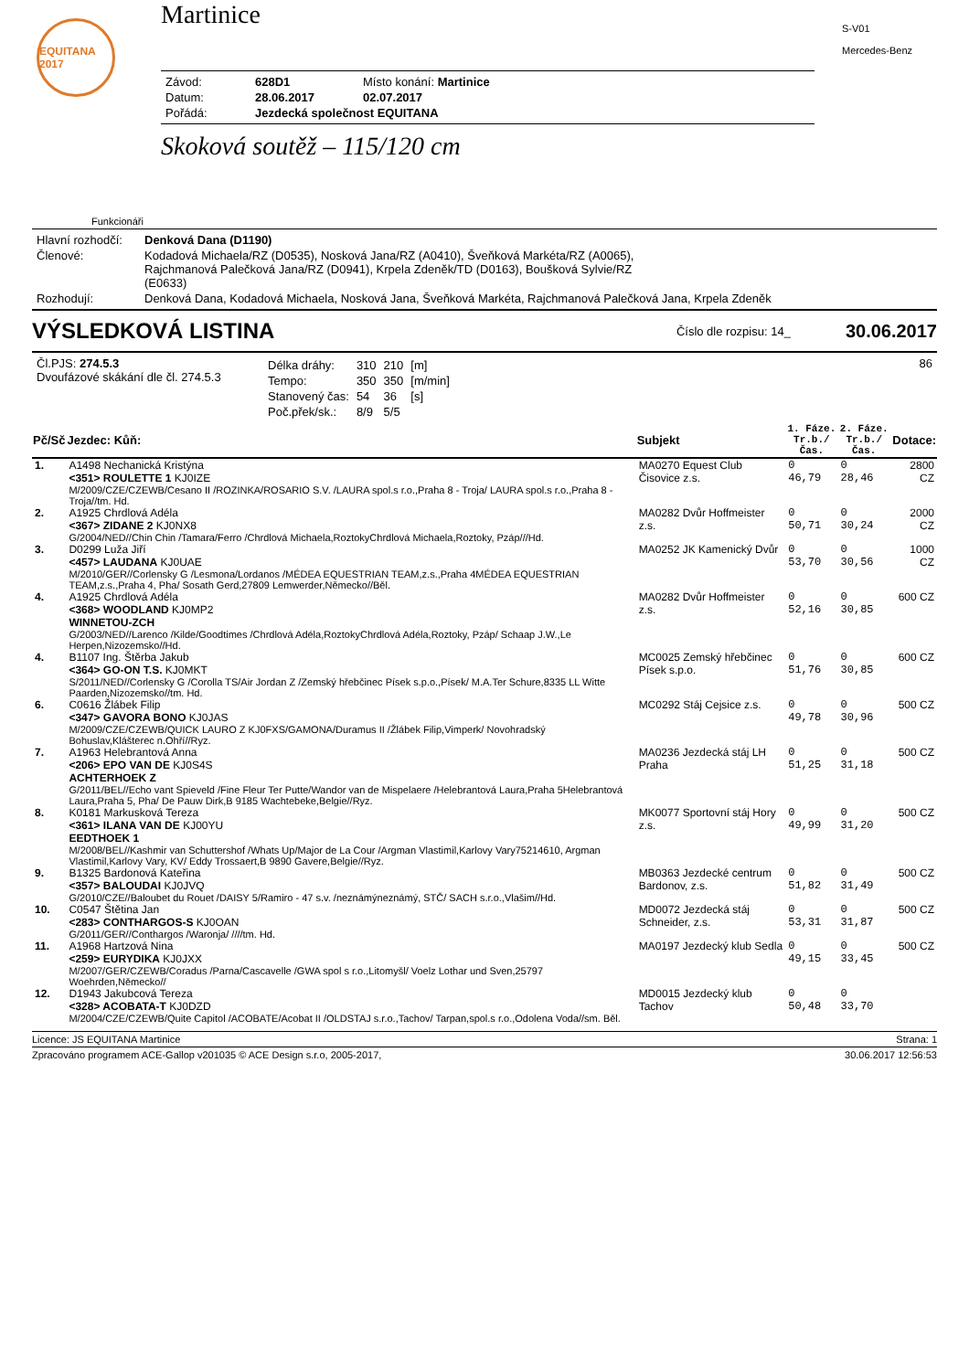EQUITANA 2017
Martinice
| Závod: | 628D1 | Místo konání: Martinice |
| Datum: | 28.06.2017 | 02.07.2017 |
| Pořádá: | Jezdecká společnost EQUITANA | |
Skoková soutěž – 115/120 cm
S-V01
Mercedes-Benz
Funkcionáři
| Hlavní rozhodčí: | Denková Dana (D1190) |
| Členové: | Kodadová Michaela/RZ (D0535), Nosková Jana/RZ (A0410), Šveňková Markéta/RZ (A0065), Rajchmanová Palečková Jana/RZ (D0941), Krpela Zdeněk/TD (D0163), Boušková Sylvie/RZ (E0633) |
| Rozhodují: | Denková Dana, Kodadová Michaela, Nosková Jana, Šveňková Markéta, Rajchmanová Palečková Jana, Krpela Zdeněk |
VÝSLEDKOVÁ LISTINA
Číslo dle rozpisu: 14_ 30.06.2017
| Čl.PJS: 274.5.3 Dvoufázové skákání dle čl. 274.5.3 | / Délka dráhy: / 310 / 210 / [m] / / Tempo: / 350 / 350 / [m/min] / / Stanovený čas: / 54 / 36 / [s] / / Poč.přek/sk.: / 8/9 / 5/5 / / | 86 |
| Pč/Sč | Jezdec: Kůň: | Subjekt | 1. Fáze. Tr.b./Čas. | 2. Fáze. Tr.b./Čas. | Dotace: |
| --- | --- | --- | --- | --- | --- |
| 1. | A1498 Nechanická Kristýna <351> ROULETTE 1 KJ0IZE M/2009/CZE/CZEWB/Cesano II /ROZINKA/ROSARIO S.V. /LAURA spol.s r.o.,Praha 8 - Troja/ LAURA spol.s r.o.,Praha 8 - Troja//tm. Hd. | MA0270 Equest Club Čisovice z.s. | 0 46,79 | 0 28,46 | 2800 CZ |
| 2. | A1925 Chrdlová Adéla <367> ZIDANE 2 KJ0NX8 G/2004/NED//Chin Chin /Tamara/Ferro /Chrdlová Michaela,RoztokyChrdlová Michaela,Roztoky, Pzáp///Hd. | MA0282 Dvůr Hoffmeister z.s. | 0 50,71 | 0 30,24 | 2000 CZ |
| 3. | D0299 Luža Jiří <457> LAUDANA KJ0UAE M/2010/GER//Corlensky G /Lesmona/Lordanos /MÉDEA EQUESTRIAN TEAM,z.s.,Praha 4MÉDEA EQUESTRIAN TEAM,z.s.,Praha 4, Pha/ Sosath Gerd,27809 Lemwerder,Německo//Běl. | MA0252 JK Kamenický Dvůr | 0 53,70 | 0 30,56 | 1000 CZ |
| 4. | A1925 Chrdlová Adéla <368> WOODLAND KJ0MP2 WINNETOU-ZCH G/2003/NED//Larenco /Kilde/Goodtimes /Chrdlová Adéla,RoztokyChrdlová Adéla,Roztoky, Pzáp/ Schaap J.W.,Le Herpen,Nizozemsko//Hd. | MA0282 Dvůr Hoffmeister z.s. | 0 52,16 | 0 30,85 | 600 CZ |
| 4. | B1107 Ing. Štěrba Jakub <364> GO-ON T.S. KJ0MKT S/2011/NED//Corlensky G /Corolla TS/Air Jordan Z /Zemský hřebčinec Písek s.p.o.,Písek/ M.A.Ter Schure,8335 LL Witte Paarden,Nizozemsko//tm. Hd. | MC0025 Zemský hřebčinec Písek s.p.o. | 0 51,76 | 0 30,85 | 600 CZ |
| 6. | C0616 Žlábek Filip <347> GAVORA BONO KJ0JAS M/2009/CZE/CZEWB/QUICK LAURO Z KJ0FXS/GAMONA/Duramus II /Žlábek Filip,Vimperk/ Novohradský Bohuslav,Klášterec n.Ohří//Ryz. | MC0292 Stáj Cejsice z.s. | 0 49,78 | 0 30,96 | 500 CZ |
| 7. | A1963 Helebrantová Anna <206> EPO VAN DE KJ0S4S ACHTERHOEK Z G/2011/BEL//Echo vant Spieveld /Fine Fleur Ter Putte/Wandor van de Mispelaere /Helebrantová Laura,Praha 5Helebrantová Laura,Praha 5, Pha/ De Pauw Dirk,B 9185 Wachtebeke,Belgie//Ryz. | MA0236 Jezdecká stáj LH Praha | 0 51,25 | 0 31,18 | 500 CZ |
| 8. | K0181 Markusková Tereza <361> ILANA VAN DE KJ00YU EEDTHOEK 1 M/2008/BEL//Kashmir van Schuttershof /Whats Up/Major de La Cour /Argman Vlastimil,Karlovy Vary75214610, Argman Vlastimil,Karlovy Vary, KV/ Eddy Trossaert,B 9890 Gavere,Belgie//Ryz. | MK0077 Sportovní stáj Hory z.s. | 0 49,99 | 0 31,20 | 500 CZ |
| 9. | B1325 Bardonová Kateřina <357> BALOUDAI KJ0JVQ G/2010/CZE//Baloubet du Rouet /DAISY 5/Ramiro - 47 s.v. /neznámýneznámý, STČ/ SACH s.r.o.,Vlašim//Hd. | MB0363 Jezdecké centrum Bardonov, z.s. | 0 51,82 | 0 31,49 | 500 CZ |
| 10. | C0547 Štětina Jan <283> CONTHARGOS-S KJ0OAN G/2011/GER//Conthargos /Waronja/ ////tm. Hd. | MD0072 Jezdecká stáj Schneider, z.s. | 0 53,31 | 0 31,87 | 500 CZ |
| 11. | A1968 Hartzová Nina <259> EURYDIKA KJ0JXX M/2007/GER/CZEWB/Coradus /Parna/Cascavelle /GWA spol s r.o.,Litomyšl/ Voelz Lothar und Sven,25797 Woehrden,Německo// | MA0197 Jezdecký klub Sedla | 0 49,15 | 0 33,45 | 500 CZ |
| 12. | D1943 Jakubcová Tereza <328> ACOBATA-T KJ0DZD M/2004/CZE/CZEWB/Quite Capitol /ACOBATE/Acobat II /OLDSTAJ s.r.o.,Tachov/ Tarpan,spol.s r.o.,Odolena Voda//sm. Běl. | MD0015 Jezdecký klub Tachov | 0 50,48 | 0 33,70 | |
Licence: JS EQUITANA Martinice Strana: 1
Zpracováno programem ACE-Gallop v201035 © ACE Design s.r.o, 2005-2017, 30.06.2017 12:56:53